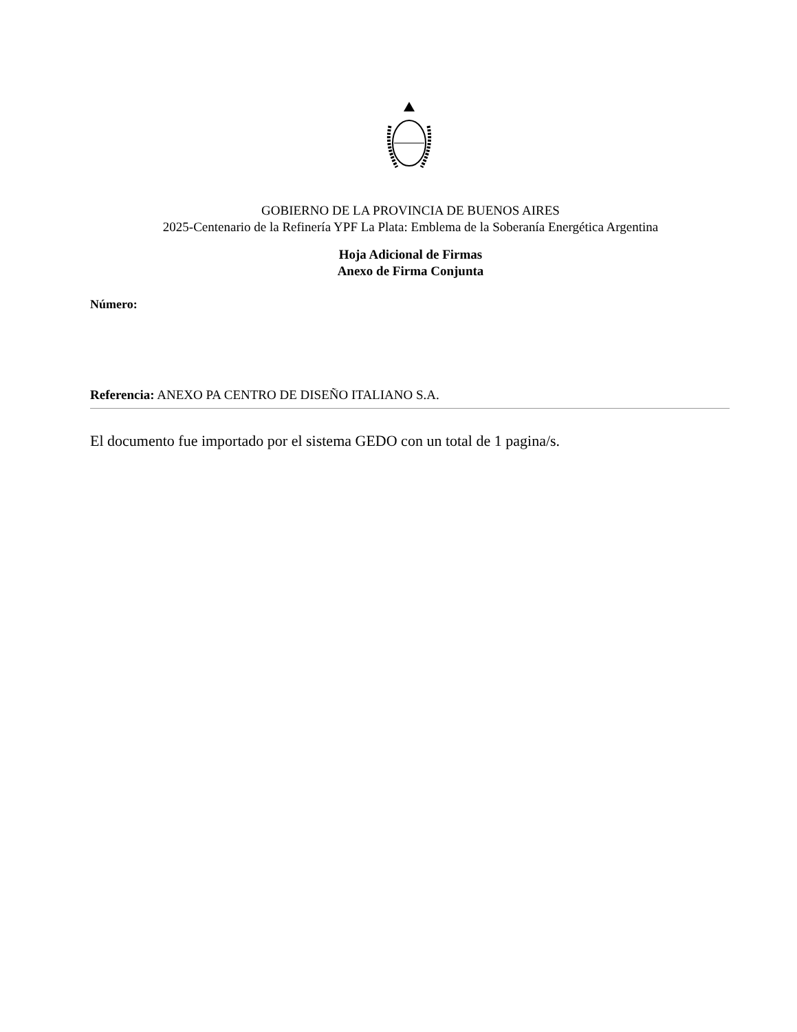GOBIERNO DE LA PROVINCIA DE BUENOS AIRES
2025-Centenario de la Refinería YPF La Plata: Emblema de la Soberanía Energética Argentina
Hoja Adicional de Firmas
Anexo de Firma Conjunta
Número:
Referencia: ANEXO PA CENTRO DE DISEÑO ITALIANO S.A.
El documento fue importado por el sistema GEDO con un total de 1 pagina/s.